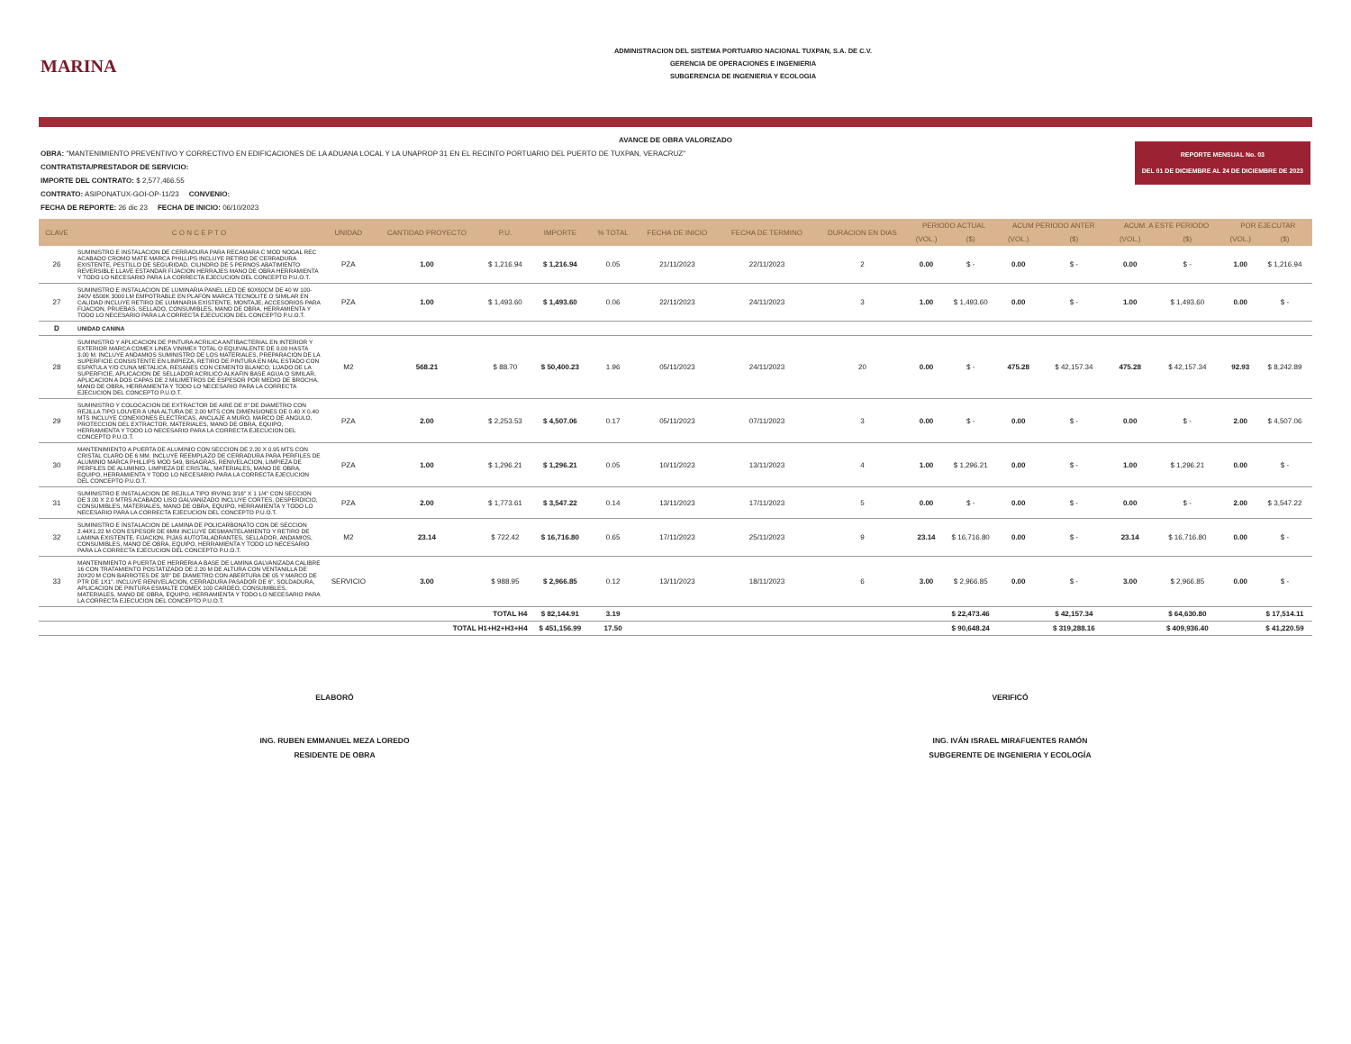MARINA
ADMINISTRACION DEL SISTEMA PORTUARIO NACIONAL TUXPAN, S.A. DE C.V.
GERENCIA DE OPERACIONES E INGENIERIA
SUBGERENCIA DE INGENIERIA Y ECOLOGIA
AVANCE DE OBRA VALORIZADO
REPORTE MENSUAL No. 03
DEL 01 DE DICIEMBRE AL 24 DE DICIEMBRE DE 2023
OBRA: "MANTENIMIENTO PREVENTIVO Y CORRECTIVO EN EDIFICACIONES DE LA ADUANA LOCAL Y LA UNAPROP 31 EN EL RECINTO PORTUARIO DEL PUERTO DE TUXPAN, VERACRUZ"
CONTRATISTA/PRESTADOR DE SERVICIO:
IMPORTE DEL CONTRATO: $ 2,577,466.55
CONTRATO: ASIPONATUX-GOI-OP-11/23 CONVENIO:
FECHA DE REPORTE: 26 dic 23 FECHA DE INICIO: 06/10/2023
| CLAVE | C O N C E P T O | UNIDAD | CANTIDAD PROYECTO | P.U. | IMPORTE | % TOTAL | FECHA DE INICIO | FECHA DE TERMINO | DURACION EN DIAS | PERIODO ACTUAL | | ACUM PERIODO ANTER | | ACUM. A ESTE PERIODO | | POR EJECUTAR | |
| --- | --- | --- | --- | --- | --- | --- | --- | --- | --- | --- | --- | --- | --- | --- | --- | --- | --- |
| | | | | | | | | | | (VOL.) | ($) | (VOL.) | ($) | (VOL.) | ($) | (VOL.) | ($) |
| 26 | SUMINISTRO E INSTALACION DE CERRADURA PARA RECAMARA C MOD NOGAL REC ACABADO CROMO MATE MARCA PHILLIPS INCLUYE RETIRO DE CERRADURA EXISTENTE, PESTILLO DE SEGURIDAD, CILINDRO DE 5 PERNOS ABATIMIENTO REVERSIBLE LLAVE ESTANDAR FIJACION HERRAJES MANO DE OBRA HERRAMIENTA Y TODO LO NECESARIO PARA LA CORRECTA EJECUCION DEL CONCEPTO P.U.O.T. | PZA | 1.00 | $ 1,216.94 | $ 1,216.94 | 0.05 | 21/11/2023 | 22/11/2023 | 2 | 0.00 | $ - | 0.00 | $ - | 0.00 | $ - | 1.00 | $ 1,216.94 |
| 27 | SUMINISTRO E INSTALACION DE LUMINARIA PANEL LED DE 60X60CM DE 40 W 100-240V 6500K 3000 LM EMPOTRABLE EN PLAFON MARCA TECNOLITE O SIMILAR EN CALIDAD INCLUYE RETIRO DE LUMINARIA EXISTENTE, MONTAJE, ACCESORIOS PARA FIJACION, PRUEBAS, SELLADO, CONSUMIBLES, MANO DE OBRA, HERRAMIENTA Y TODO LO NECESARIO PARA LA CORRECTA EJECUCION DEL CONCEPTO P.U.O.T. | PZA | 1.00 | $ 1,493.60 | $ 1,493.60 | 0.06 | 22/11/2023 | 24/11/2023 | 3 | 1.00 | $ 1,493.60 | 0.00 | $ - | 1.00 | $ 1,493.60 | 0.00 | $ - |
| D | UNIDAD CANINA | | | | | | | | | | | | | | | | |
| 28 | SUMINISTRO Y APLICACION DE PINTURA ACRILICA ANTIBACTERIAL EN INTERIOR Y EXTERIOR MARCA COMEX LINEA VINIMEX TOTAL O EQUIVALENTE DE 0.00 HASTA 3.00 M. INCLUYE ANDAMIOS SUMINISTRO DE LOS MATERIALES, PREPARACION DE LA SUPERFICIE CONSISTENTE EN LIMPIEZA, RETIRO DE PINTURA EN MAL ESTADO CON ESPATULA Y/O CUNA METALICA, RESANES CON CEMENTO BLANCO, LIJADO DE LA SUPERFICIE, APLICACION DE SELLADOR ACRILICO ALKAFIN BASE AGUA O SIMILAR, APLICACION A DOS CAPAS DE 2 MILIMETROS DE ESPESOR POR MEDIO DE BROCHA, MANO DE OBRA, HERRAMIENTA Y TODO LO NECESARIO PARA LA CORRECTA EJECUCION DEL CONCEPTO P.U.O.T. | M2 | 568.21 | $ 88.70 | $ 50,400.23 | 1.96 | 05/11/2023 | 24/11/2023 | 20 | 0.00 | $ - | 475.28 | $ 42,157.34 | 475.28 | $ 42,157.34 | 92.93 | $ 8,242.89 |
| 29 | SUMINISTRO Y COLOCACION DE EXTRACTOR DE AIRE DE 8" DE DIAMETRO CON REJILLA TIPO LOUVER A UNA ALTURA DE 2.00 MTS CON DIMENSIONES DE 0.40 X 0.40 MTS INCLUYE CONEXIONES ELECTRICAS, ANCLAJE A MURO, MARCO DE ANGULO, PROTECCION DEL EXTRACTOR, MATERIALES, MANO DE OBRA, EQUIPO, HERRAMIENTA Y TODO LO NECESARIO PARA LA CORRECTA EJECUCION DEL CONCEPTO P.U.O.T. | PZA | 2.00 | $ 2,253.53 | $ 4,507.06 | 0.17 | 05/11/2023 | 07/11/2023 | 3 | 0.00 | $ - | 0.00 | $ - | 0.00 | $ - | 2.00 | $ 4,507.06 |
| 30 | MANTENIMIENTO A PUERTA DE ALUMINIO CON SECCION DE 2.20 X 0.95 MTS CON CRISTAL CLARO DE 6 MM. INCLUYE REEMPLAZO DE CERRADURA PARA PERFILES DE ALUMINIO MARCA PHILLIPS MOD 549, BISAGRAS, RENIVELACION, LIMPIEZA DE PERFILES DE ALUMINIO, LIMPIEZA DE CRISTAL, MATERIALES, MANO DE OBRA, EQUIPO, HERRAMIENTA Y TODO LO NECESARIO PARA LA CORRECTA EJECUCION DEL CONCEPTO P.U.O.T. | PZA | 1.00 | $ 1,296.21 | $ 1,296.21 | 0.05 | 10/11/2023 | 13/11/2023 | 4 | 1.00 | $ 1,296.21 | 0.00 | $ - | 1.00 | $ 1,296.21 | 0.00 | $ - |
| 31 | SUMINISTRO E INSTALACION DE REJILLA TIPO IRVING 3/16" X 1 1/4" CON SECCION DE 3.00 X 2.0 MTRS ACABADO LISO GALVANIZADO INCLUYE CORTES, DESPERDICIO, CONSUMIBLES, MATERIALES, MANO DE OBRA, EQUIPO, HERRAMIENTA Y TODO LO NECESARIO PARA LA CORRECTA EJECUCION DEL CONCEPTO P.U.O.T. | PZA | 2.00 | $ 1,773.61 | $ 3,547.22 | 0.14 | 13/11/2023 | 17/11/2023 | 5 | 0.00 | $ - | 0.00 | $ - | 0.00 | $ - | 2.00 | $ 3,547.22 |
| 32 | SUMINISTRO E INSTALACION DE LAMINA DE POLICARBONATO CON DE SECCION 2.44X1.22 M CON ESPESOR DE 6MM INCLUYE DESMANTELAMIENTO Y RETIRO DE LAMINA EXISTENTE, FIJACION, PIJAS AUTOTALADRANTES, SELLADOR, ANDAMIOS, CONSUMIBLES, MANO DE OBRA, EQUIPO, HERRAMIENTA Y TODO LO NECESARIO PARA LA CORRECTA EJECUCION DEL CONCEPTO P.U.O.T. | M2 | 23.14 | $ 722.42 | $ 16,716.80 | 0.65 | 17/11/2023 | 25/11/2023 | 9 | 23.14 | $ 16,716.80 | 0.00 | $ - | 23.14 | $ 16,716.80 | 0.00 | $ - |
| 33 | MANTENIMIENTO A PUERTA DE HERRERIA A BASE DE LAMINA GALVANIZADA CALIBRE 16 CON TRATAMIENTO POSTATIZADO DE 2.20 M DE ALTURA CON VENTANILLA DE 20X20 M CON BARROTES DE 3/8" DE DIAMETRO CON ABERTURA DE 05 Y MARCO DE PTR DE 1X1". INCLUYE RENIVELACION, CERRADURA PASADOR DE 6", SOLDADURA, APLICACION DE PINTURA ESMALTE COMEX 100 CARDEO, CONSUMIBLES, MATERIALES, MANO DE OBRA, EQUIPO, HERRAMIENTA Y TODO LO NECESARIO PARA LA CORRECTA EJECUCION DEL CONCEPTO P.U.O.T. | SERVICIO | 3.00 | $ 988.95 | $ 2,966.85 | 0.12 | 13/11/2023 | 18/11/2023 | 6 | 3.00 | $ 2,966.85 | 0.00 | $ - | 3.00 | $ 2,966.85 | 0.00 | $ - |
| TOTAL H4 | | | | | $ 82,144.91 | 3.19 | | | | | $ 22,473.46 | | $ 42,157.34 | | $ 64,630.80 | | $ 17,514.11 |
| TOTAL H1+H2+H3+H4 | | | | | $ 451,156.99 | 17.50 | | | | | $ 90,648.24 | | $ 319,288.16 | | $ 409,936.40 | | $ 41,220.59 |
ELABORÓ
ING. RUBEN EMMANUEL MEZA LOREDO
RESIDENTE DE OBRA
VERIFICÓ
ING. IVÁN ISRAEL MIRAFUENTES RAMÓN
SUBGERENTE DE INGENIERIA Y ECOLOGÍA